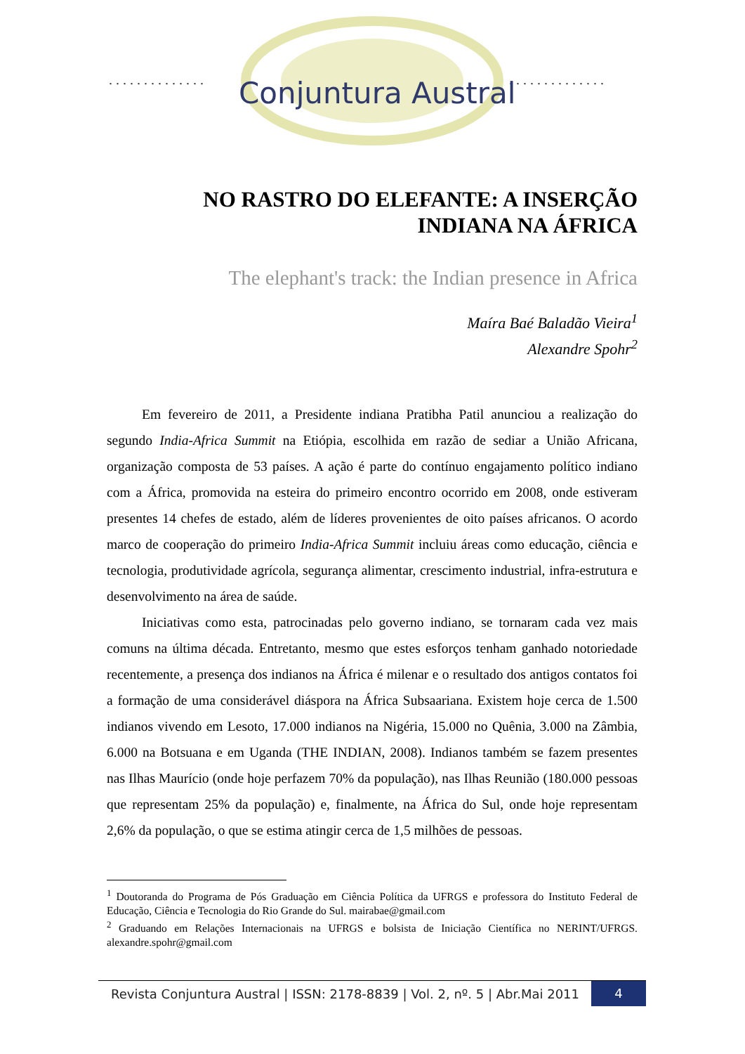. . . . . . . . . . . . . .
. . . . . . . . . . . . . .
Conjuntura Austral
NO RASTRO DO ELEFANTE: A INSERÇÃO
INDIANA NA ÁFRICA
The elephant's track: the Indian presence in Africa
Maíra Baé Baladão Vieira<sup>1</sup>
Alexandre Spohr<sup>2</sup>
Em fevereiro de 2011, a Presidente indiana Pratibha Patil anunciou a realização do segundo India-Africa Summit na Etiópia, escolhida em razão de sediar a União Africana, organização composta de 53 países. A ação é parte do contínuo engajamento político indiano com a África, promovida na esteira do primeiro encontro ocorrido em 2008, onde estiveram presentes 14 chefes de estado, além de líderes provenientes de oito países africanos. O acordo marco de cooperação do primeiro India-Africa Summit incluiu áreas como educação, ciência e tecnologia, produtividade agrícola, segurança alimentar, crescimento industrial, infra-estrutura e desenvolvimento na área de saúde.
Iniciativas como esta, patrocinadas pelo governo indiano, se tornaram cada vez mais comuns na última década. Entretanto, mesmo que estes esforços tenham ganhado notoriedade recentemente, a presença dos indianos na África é milenar e o resultado dos antigos contatos foi a formação de uma considerável diáspora na África Subsaariana. Existem hoje cerca de 1.500 indianos vivendo em Lesoto, 17.000 indianos na Nigéria, 15.000 no Quênia, 3.000 na Zâmbia, 6.000 na Botsuana e em Uganda (THE INDIAN, 2008). Indianos também se fazem presentes nas Ilhas Maurício (onde hoje perfazem 70% da população), nas Ilhas Reunião (180.000 pessoas que representam 25% da população) e, finalmente, na África do Sul, onde hoje representam 2,6% da população, o que se estima atingir cerca de 1,5 milhões de pessoas.
<sup>1</sup> Doutoranda do Programa de Pós Graduação em Ciência Política da UFRGS e professora do Instituto Federal de Educação, Ciência e Tecnologia do Rio Grande do Sul. mairabae@gmail.com
<sup>2</sup> Graduando em Relações Internacionais na UFRGS e bolsista de Iniciação Científica no NERINT/UFRGS. alexandre.spohr@gmail.com
Revista Conjuntura Austral | ISSN: 2178-8839 | Vol. 2, nº. 5 | Abr.Mai 2011
4